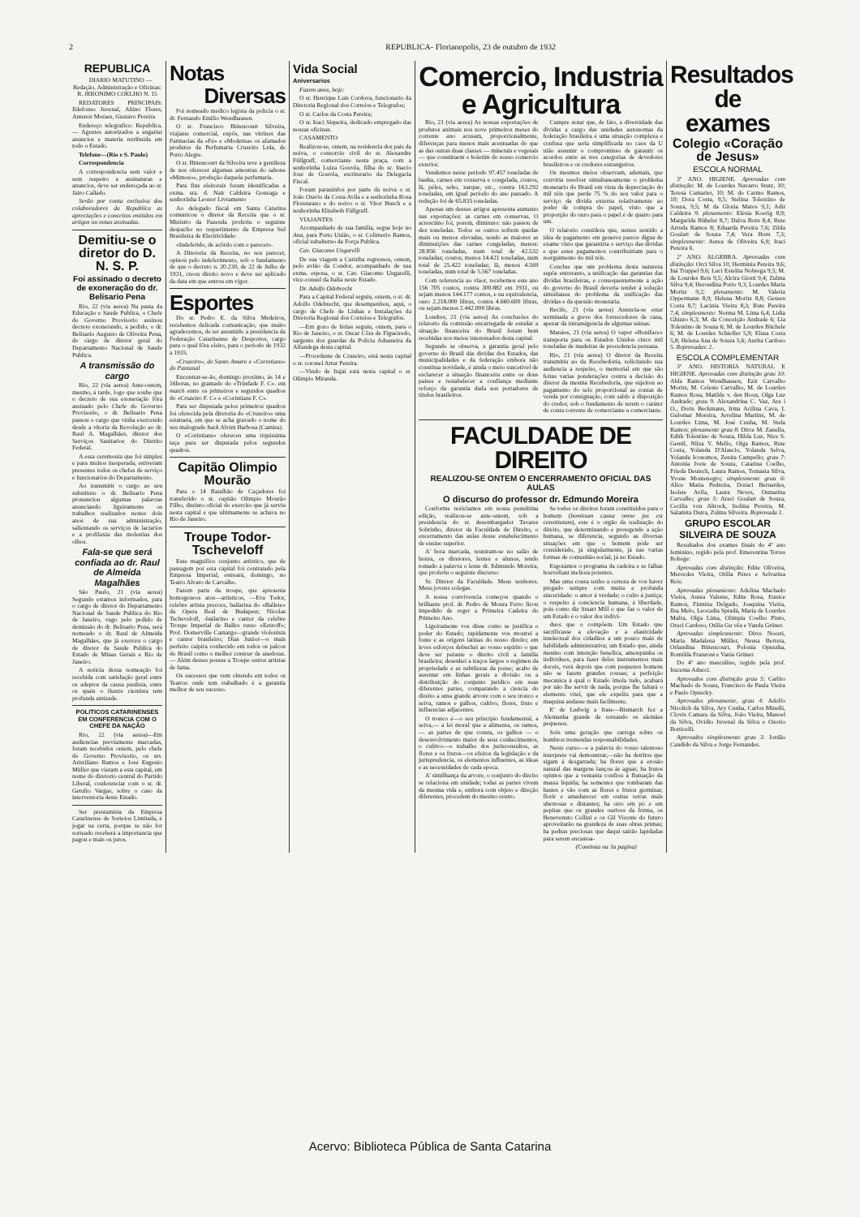2 REPUBLICA- Florianopolis, 23 de outubro de 1932
REPUBLICA
DIARIO MATUTINO — Redação, Administração e Oficinas: R. JERONIMO COELHO N. 15
REDATORES PRINCIPAIS: Ildefonso Juvenal, Altino Flores, Antenor Moraes, Gustavo Pereira
Endereço telegrafico: Republica. — Agentes autorizados a angariar anuncios e materia retribuida em todo o Estado.
Telefone—(Rio e S. Paulo)
Correspondencia
A correspondencia sem valor e sem respeito a assinaturas e anuncios, deve ser endereçada ao sr. Jairo Callado.
Serão por conta exclusiva dos colaboradores da Republica as apreciações e conceitos emitidos em artigos ou notas assinadas.
Demitiu-se o diretor do D. N. S. P.
Foi assinado o decreto de exoneração do dr. Belisario Pena
Rio, 22 (via aerea) Na pasta da Educação e Saude Publica, o Chefe do Governo Provisorio assinou decreto exonerando, a pedido, o dr. Belisario Augusto de Oliveira Pena, do cargo de diretor geral do Departamento Nacional de Saude Publica.
A transmissão do cargo
Rio, 22 (via aerea) Ante-ontem, mesmo, á tarde, logo que soube que o decreto de sua exoneração fôra assinado pelo Chefe do Governo Provisorio, o dr. Belisario Pena passou o cargo que vinha exercendo desde a vitoria da Revolução ao dr. Raul A. Magalhães, diretor dos Serviços Sanitarios do Distrito Federal.
A essa ceremonia que foi simples e para muitos inesperada, estiveram presentes todos os chefes de serviço e funcionarios do Departamento.
Ao transmitir o cargo ao seu substituto o dr. Belisario Pena pronunciou algumas palavras anunciando ligeiramente os trabalhos realizados nestes dois anos de sua administração, salientando os serviços de lactarios e a profilaxia das molestias dos olhos.
Fala-se que será confiada ao dr. Raul de Almeida Magalhães
São Paulo, 21 (via aerea) Segundo estamos informados, para o cargo de diretor do Departamento Nacional de Saude Publica do Rio de Janeiro, vago pelo pedido de demissão do dr. Belisario Pena, será nomeado o dr. Raul de Almeida Magalhães, que já exerceu o cargo de diretor da Saude Publica do Estado de Minas Gerais e Rio de Janeiro.
A noticia dessa nomeação foi recebida com satisfação geral entre os adeptos da causa paulista, entre os quais o ilustre cientista tem profunda amizade.
POLITICOS CATARINENSES EM CONFERENCIA COM O CHEFE DA NAÇÃO
Rio, 22 (via aerea)—Em audiencias previamente marcadas, foram recebidos ontem, pelo chefe do Governo Provisorio, os srs. Aristiliano Ramos e José Eugenio Müller que vieram a esta capital, em nome do diretorio central do Partido Liberal, conferenciar com o sr. dr. Getulio Vargas, sobre o caso da interventoria deste Estado.
Ser prestamista da Empresa Catarinense de Sorteios Limitada, é jogar na certa, porque se não for sorteado receberá a importancia que pagou e mais os juros.
Notas
Diversas
Foi nomeado medico legista da policia o sr. dr. Fernando Emilio Wendhausen.
O sr. Francisco Bittencourt Silveira, viajante comercial, expôs, nas vitrines das Farmacias da «Fé» e «Moderna» os afamados produtos da Perfumaria Cruzeiro Ltda, de Porto Alegre.
O sr. Bittencourt da Silveira teve a gentileza de nos oferecer algumas amostras do sabone «Mimoso», produção daquela perfumaria.
Para fins eleitorais foram identificadas a exma. sra. d. Nair Caldeira Gonzaga e senhorinha Leonor Livramento
Ao delegado fiscal em Santa Catarina comunicou o diretor da Receita que o sr. Ministro da Fazenda proferiu o seguinte despacho no requerimento da Empresa Sul Brasileira de Electricidade:
«Indeferido, de acôrdo com o parecer».
A Diretoria da Receita, no seu parecer, opinou pelo indeferimento, sob o fundamento de que o decreto n. 20.230, de 22 de Julho de 1931, creou direito novo e deve ser aplicado da data em que entrou em vigor.
Esportes
Do sr. Pedro E. da Silva Medeiros, recebemos delicada comunicação, que muito agradecemos, de ter assumido a presidencia da Federação Catarinense de Desportos, cargo para o qual fôra eleito, para o periodo de 1932 a 1935.
«Cruzeiro», de Santo Amaro x «Corintians» do Pantanal
Encontrar-se-ão, domingo proximo, ás 14 e 16horas, no gramado do «Trindade F. C». em match entre os primeiros e segundos quadros do «Cruzeiro F. C» e «Corintians F. C».
Para ser disputada pelos primeiros quadros foi oferecida pela diretoria do «Cruzeiro» uma estatueta, em que se acha gravado o nome do seu malogrado back Alvim Barbosa (Camisa).
O «Corintians» ofereceu uma riquissima taça para ser disputada pelos segundos quadros.
Capitão Olimpio Mourão
Para o 14 Batalhão de Caçadores foi transferido o sr. capitão Olimpio Mourão Filho, distinto oficial do exercito que já serviu nesta capital e que ultimamente se achava no Rio de Janeiro.
Troupe Todor-Tscheveloff
Esse magnifico conjunto artistico, que de passagem por esta capital foi contratado pela Empresa Imperial, estreará, domingo, no Teatro Alvaro de Carvalho.
Fazem parte da troupe, que apresenta homogeneos atos—artisticos, —Eva Todor, celebre artista precoce, bailarina do «Ballete» da Opera Real de Budapest; Nicolas Tscheveloff, -bailarino e cantor da celebre Troupe Imperial de Balles russo «Eetzoff»; Prof. Domerville Camargo—grande violonista e cantor brasileiro; Dias Junior—o mais perfeito caipira conhecido em todos os palcos do Brasil como o melhor conteur de anedotas. — Além desses possue a Troupe outros artistas de fama.
Os sucessos que vem obtendo em todos os Teatros onde tem trabalhado é a garantia melhor de seu sucesso.
Vida Social
Aniversarios
Fazem anos, hoje:
O sr. Henrique Luis Cordova, funcionario da Diretoria Regional dos Correios e Telegrafos;
O sr. Carlos da Costa Pereira;
O sr. Iraci Siqueira, dedicado empregado das nossas oficinas.
CASAMENTO
Realizou-se, ontem, na residencia dos pais da noiva, o consorcio civil do sr. Alexandre Füllgraff, comerciante nesta praça, com a senhorinha Luiza Gouvêa, filha do sr. Inacio José de Gouvêa, escriturario da Delegacia Fiscal.
Foram paraninfos por parte da noiva o sr. João Otavio da Costa Avila e a senhorinha Rosa Florenzano e do noivo o sr. Vitor Busch e a senhorinha Elissbeth Füllgraff.
VIAJANTES
Acompanhado de sua familia, segue hoje no Ana, para Porto União, o sr. Colimerio Ramos, oficial subalterno da Força Publica.
Cav. Giacomo Ungarelli
De sua viagem a Curitiba regressou, ontem, pelo avião da Condor, acompanhado de sua exma. esposa, o sr. Cav. Giacomo Ungarelli, vice-consul da Italia neste Estado.
Dr. Adolfo Odebrecht
Para a Capital Federal seguiu, ontem, o sr. dr. Adolfo Odebrecht, que desempenhou, aqui, o cargo de Chefe de Linhas e Instalações da Diretoria Regional dos Correios e Telegrafos.
—Em gozo de férias seguiu, ontem, para o Rio de Janeiro, o sr. Oscar Côra de Figueiredo, sargento dos guardas da Policia Aduaneira da Alfandega desta capital.
—Procedente de Cruzeiro, está nesta capital o sr. coronel Artur Pereira.
—Vindo de Itajaí está nesta capital o sr. Olimpio Miranda.
Comercio, Industria e Agricultura
Rio, 21 (via aerea) As nossas exportações de produtos animais nos nove primeiros meses do corrente ano acusam, proporcionalmente, diferenças para menos mais acentuadas do que as das outras duas classes — minerais e vegetais— que constituem o boletim do nosso comercio exterior.
Vendemos nesse periodo 97.457 toneladas de banha, carnes em conserva e congelada, couros, lã, péles, sebo, xarque, etc., contra 163.292 toneladas, em igual periodo do ano passado. A redução foi de 65.835 toneladas.
Apenas um desses artigos apresenta aumento nas exportações: as carnes em conservas. O acrescimo foi, porem, diminuto: não passou de dez toneladas. Todos os outros sofrem quédas mais ou menos elevadas, sendo as maiores as diminuições das carnes congeladas, menos: 28.856 toneladas, num total de 42.532 toneladas; couros, menos 14.421 toneladas, num total de 25.422 toneladas; lã, menos 4.569 toneladas, num total de 5.567 toneladas.
Com referencia ao vlaor, recebemos este ano 156 705 contos, contra 300.882 em 1931, ou sejam menos 144.177 contos, e na equivalencia, ouro 2.218.000 libras, contra 4.660.600 libras, ou sejam menos 2.442.000 libras.
Londres, 21 (via aerea) As conclusões do relatorio da comissão encarregada de estudar a situação financeira do Brasil foram bem recebidas nos meios interessados desta capital.
Segundo se observa, a garantia geral pelo governo do Brasil dás dividas dos Estados, das municipalidades e da federação embora não constitua novidade, é ainda o meio suscetivel de esclarecer a situação financeira entre os dous paises e restabelecer a confiança mediante reforço da garantia dada aos portadores de titulos brasileiros.
Cumpre notar que, de fáto, a diversidade das dividas a cargo das unidades autonomas da federação brasileira é uma situação complexa e confusa que seria simplificada no caos da U nião assumir o compromisso de garantir os acordos entre as tres categorias de devedores brasileiros e os credores estrangeiros.
Os mesmos meios observam, ademais, que conviria resolver simultaneamente o problema monetario do Brasil em vista da depreciação do mil réis que perde 75 % do seu valor para o serviço da divida externa relativamente ao poder de compra do papel, visto que a proporção do ouro para o papel é de quatro para um.
O relatorio considera que, nestes sentido a idéa de pagamento em generos parece digna de exame visto que garantiria o serviço das dividas e que estes pagamentos contribuiriam para o reerguimento do mil réis.
Conclue que um problema desta natureza supõe entretanto, a unificação das garantias das dividas brasileiras, e consequentemente a ação do governo do Brasil deveria tender á solução simultanea do problema da unificação das dividas e da questão monetaria.
Recife, 21 (via aerea) Anuncia-se estar terminada a greve dos fornecedores de cana, apezar da intransigencia de algumas usinas.
Manáos, 21 (via aerea) O vapor «Boniface» transporta para os Estados Unidos cinco mil toneladas de madeiras de procedencia peruana.
Rio, 21 (via aerea) O diretor da Receita transmitiu ao da Recebedoria, solicitando sua audiencia a respeito, o memorial em que são feitas varias ponderações contra a decisão do diretor da mesma Recebedoria, que sujeitou ao pagamento do selo proporcional as contas de venda por consignação, com saldo á disposição do credor, sob o fundamento de terem o caráter de conta corrente de comerciante a comerciante.
FACULDADE DE DIREITO
REALIZOU-SE ONTEM O ENCERRAMENTO OFICIAL DAS AULAS
O discurso do professor dr. Edmundo Moreira
Conforme noticiamos em nossa penultima edição, realizou-se ante-ontem, sob a presidencia do sr. desembargador Tavares Sobrinho, diretor da Faculdade de Direito, o encerramento das aulas desse estabelecimento de ensino superior.
A' hora marcada, reuniram-se no salão de honra, os diretores, lentes e alunos, tendo tomado a palavra o lente dr. Edmundo Moreira, que proferiu o seguinte discurso:
Sr. Diretor da Faculdade. Meus senhores. Meus jovens colegas.
A nossa convivencia começou quando o brilhante prof. dr. Pedro de Moura Ferro ficou impedido de reger a Primeira Cadeira do Primeiro Ano.
Ligeiramente vos disse como se justifica o poder do Estado; rapidamente vos mostrei a fonte e as origens latinas do nosso direito; em leves esforços debuchei ao vosso espirito o que deve ser perante o direito civil a familia brasileira; desenhei a traços largos o regimen da propriedade e as subtilezas da posse; acabo de assentar em linhas gerais a divisão ou a distribuição do conjunto juridico em suas diferentes partes, comparando a ciencia do direito a uma grande arvore com o seu tronco e seiva, ramos e galhos, cultivo, flores, fruto e influencias adjacentes.
O tronco é—o seu principio fundamental, a seiva,— a lei moral que a alimenta, os ramos, — as partes de que consta, os galhos — o desenvolvimento maior de seus conhecimentos, o cultivo—o trabalho dos jurisconsultos, as flores e os frutos—os efeitos da legislação e da jurisprudencia, os elementos influentes, as ideas e as necessidades de cada epoca.
A' similhança da arvore, o conjunto do direito se relaciona em unidade; todas as partes vivem da mesma vida e, embora com objeto e direção diferentes, procedem do mesmo centro.
Se todos os direitos foram constituidos para o homem (hominum causa omne jus est constitutum), este é o orgão da realização do direito, que determinando e protegendo a ação humana, se diferencia, segundo as diversas situações em que o homem póde ser considerado, já singularmente, já nas varias formas de comunhão social, já no Estado.
Esgotámos o programa da cadeira e se falhas houvefiant meliora potentes.
Mas uma cousa tenho a certeza de vos haver pregado sempre com muita e profunda sinceridade: o amor á verdade; o culto á justiça; o respeito á conciencia humana, á liberdade, pois como diz Stuart Mill o que faz o valor de um Estado é o valor dos indivi-
duos que o compõem. Um Estado que sacrificasse a elevação e a elasticidade intelectual dos cidadãos a um pouco mais de habilidade administrativa; um Estado que, ainda mesmo com intenção benefica, amesquinha os individuos, para fazer deles instrumentos mais doceis, verá depois que com pequenos homens não se fazem grandes cousas; a perfeição mecanica á qual o Estado imola tudo, acabará por não lhe servir de nada, porque lhe faltará o elemento vitel, que ele expeliu para que a maquina andasse mais facilmente.
E' de Ludwig a frase—Bismarch fez a Alemanha grande de tornando os alemães pequenos.
Sois uma geração que carrega sobre os hombros tremendas responsabilidades.
Neste curso—e a palavra do vosso talentoso interprete vai demonstrar,—não ha detritos que sigam á desgarrada; ha flores que a erosão natural das margens lançou ás aguas; ha frutos opimos que a ventania confiou á flutuação da massa liquida; ha sementes que tombaram das hastes e vão com as flores e frutos germinar, florir e amadurecer em outras terras mais ubertosas e distantes; ha oiro em pó e em pepitas que os grandes ourives da fórma, os Benevenuto Cellini e os Gil Vicente do futuro aproveitarão na grandeza de suas obras primas; ha pedras preciosas que daqui sairão lapidadas para serem encastoa-
(Continúa na 3a pagina)
Resultados de exames
Colegio «Coração de Jesus»
ESCOLA NORMAL
3º ANO. HIGIENE. Aprovadas com distinção: M. de Lourdes Navarro Stutz, 10; Teresa Camarier, 10; M. do Carmo Ramos, 10; Dora Costa, 9,5; Stelina Tolentino de Souza, 9,5; M da Gloria Matos 9,1; Adir Caldeira 9. plenamente: Elésia Koerig 8,9; Margarida Büheler 8,7; Dalva Born 8,4; Rute Arruda Ramos 8; Eduarda Pereira 7,6; Zilda Goulart de Souza 7,4; Vera Born 7,3; simplesmente: Aurea de Oliveira 6,9; Iraci Pereira 6.
2º ANO. ALGEBRA. Aprovadas com distinção: Orci Silva 10; Herminia Pereira 9,6; Iná Truppel 9,6; Luci Estelita Nobrega 9,5; M. de Lourdes Reis 9,5; Alcira Giotti 9,4; Zulma Silva 9,4; Herondina Porto 9,3; Lourdes Maria Moritz 9,2; plenamente: M. Valeria Oppermann 8,9; Helena Moritz 8,8; Gessen Costa 8,7; Lacinia Vieira 8,3; Rute Pereira 7,4; simplesmente: Norma M. Lima 6,4; Lidia Ghizzo 6,3; M. da Conceição Andrade 6; Lia Tolentino de Souza 6; M. de Lourdes Büchele 6; M. de Lourdes Schiefler 5,9; Elusa Costa 5,8; Helena Ana de Souza 5,6; Aurita Cardoso 5. Reprovadas: 2.
ESCOLA COMPLEMENTAR
3º ANO. HISTORIA NATURAL E HIGIENE. Aprovadas com distinção grau 10: Alda Ramos Wendhausen, Ezir Carvalho Moritz, M. Celeste Carvalho, M. de Lourdes Ramos Rosa, Matilde v. den Boon, Olga Luz Andrade; grau 9. Alexandrina C. Vaz, Ara i O., Doris Beckmann, Irma Acilina Cava, I. Gulomar Moreira, Juvelina Martins, M. de Lourdes Lima, M. José Cunha, M. Stela Ramos; plenamente grau 8: Dirce M. Zanella, Edith Tolentino de Souza, Hilda Luz, Nice S. Gentil, Nilza V. Mello, Olga Ramos, Rute Costa, Yolanda D'Alascio, Yolanda Selva, Yolanda Iconomos, Zenita Campello; grau 7: Antonia Ivete de Souza, Catarina Coelho, Frieda Deutsch, Laura Ramos, Tomasia Silva, Yvone Montenegro; simplesmente grau 6: Alice Maria Pedreira, Doraci Bernardes, Isolete Avila, Laura Neves, Osmarina Carvalho; grau 5: Araci Goulart de Souza, Cecilia von Altrock, Isolina Pereira, M. Salamita Dutra, Zulma Silveira. Reprovada 1.
GRUPO ESCOLAR SILVEIRA DE SOUZA
Resultados dos exames finais do 4º ano feminino, regido pela prof. Emerentina Torres Robege:
Aprovadas com distinção: Edite Oliveira, Mercedes Vieira, Otilia Péres e Selvarina Reis.
Aprovadas plenamente: Adelina Machado Vieira, Aurea Valente, Edite Rosa, Eunice Ramos, Firmina Delgado, Joaquina Vieira, Ilsa Melo, Leocadia Spradà, Maria de Lourdes Mafra, Olga Lima, Olimpia Coelho Pinto, Oraci Cardoso, Otilia Gu vêa e Vanda Grüner.
Aprovadas simplesmente: Dirce Noceti, Maria Madalena Müller, Neusa Berreta, Orlandina Bittencourt, Polonia Opuszka, Romilda Franzoni e Vania Grüner.
Do 4º ano masculino, regido pela prof. Iracema Aducci.
Aprovados com distinção grau 5: Carlito Machado de Souza, Francisco de Paula Vieira e Paulo Opuscky.
Aprovados plenamente, grau 4: Adolfo Nicolich da Silva, Ary Cunha, Carlos Minelli, Clovis Camara da Silva, João Vieira, Manoel da Silva, Ovidio Juvenal da Silva e Ozorio Botticelli.
Aprovados simplesmente grau 3: Jordão Candido da Silva e Jorge Fernandes.
Acervo: Biblioteca Pública de Santa Catarina